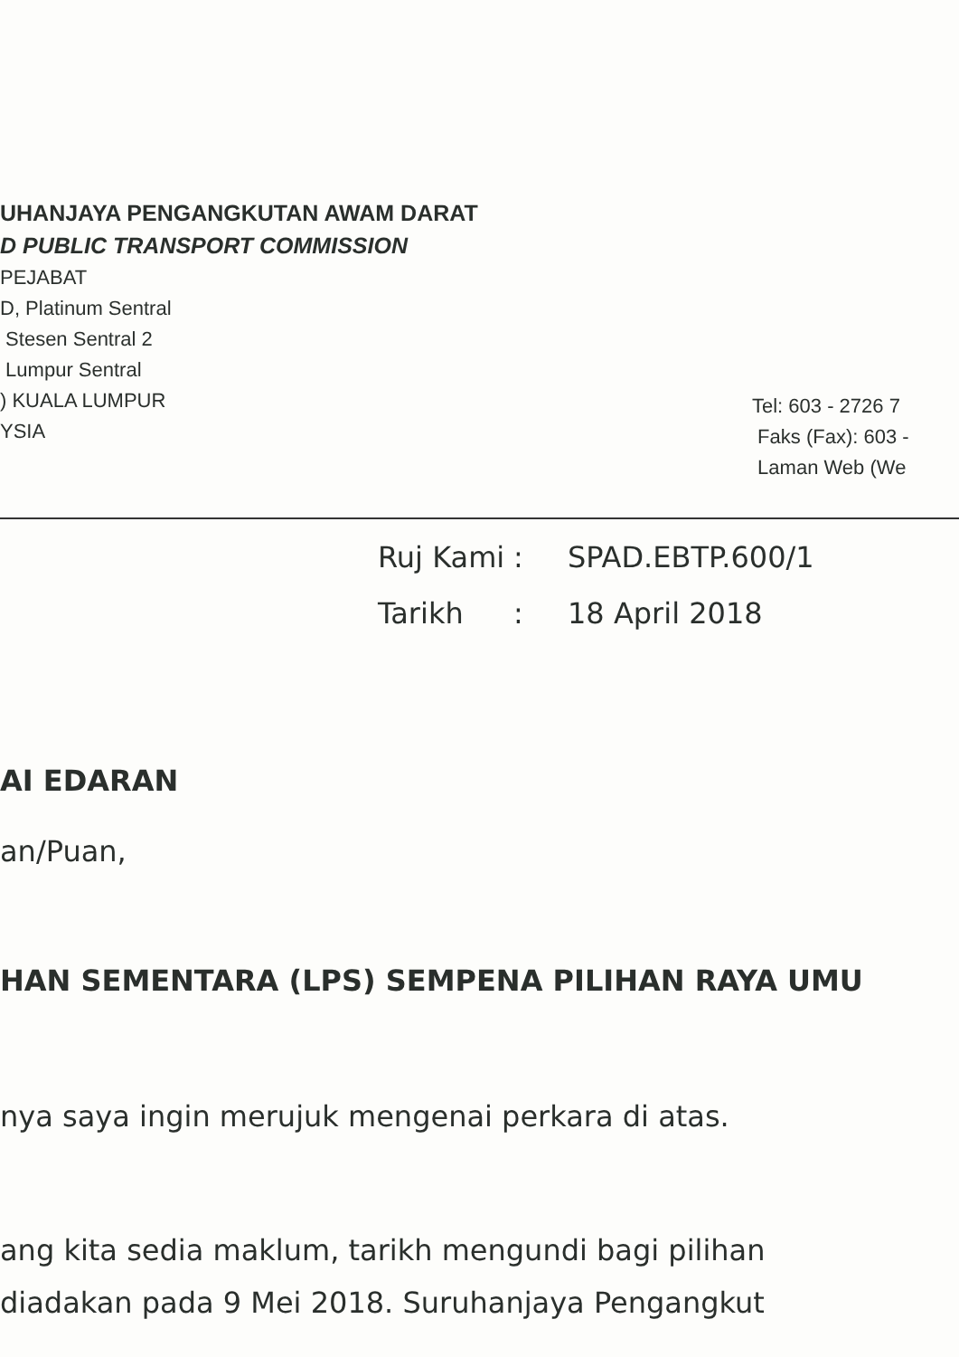UHANJAYA PENGANGKUTAN AWAM DARAT
D PUBLIC TRANSPORT COMMISSION
PEJABAT
D, Platinum Sentral
Stesen Sentral 2
Lumpur Sentral
) KUALA LUMPUR
YSIA
Tel: 603 - 2726 7
Faks (Fax): 603 -
Laman Web (We
Ruj Kami: SPAD.EBTP.600/1
Tarikh: 18 April 2018
AI EDARAN
an/Puan,
HAN SEMENTARA (LPS) SEMPENA PILIHAN RAYA UMU
nya saya ingin merujuk mengenai perkara di atas.
ang kita sedia maklum, tarikh mengundi bagi pilihan
diadakan pada 9 Mei 2018. Suruhanjaya Pengangkut